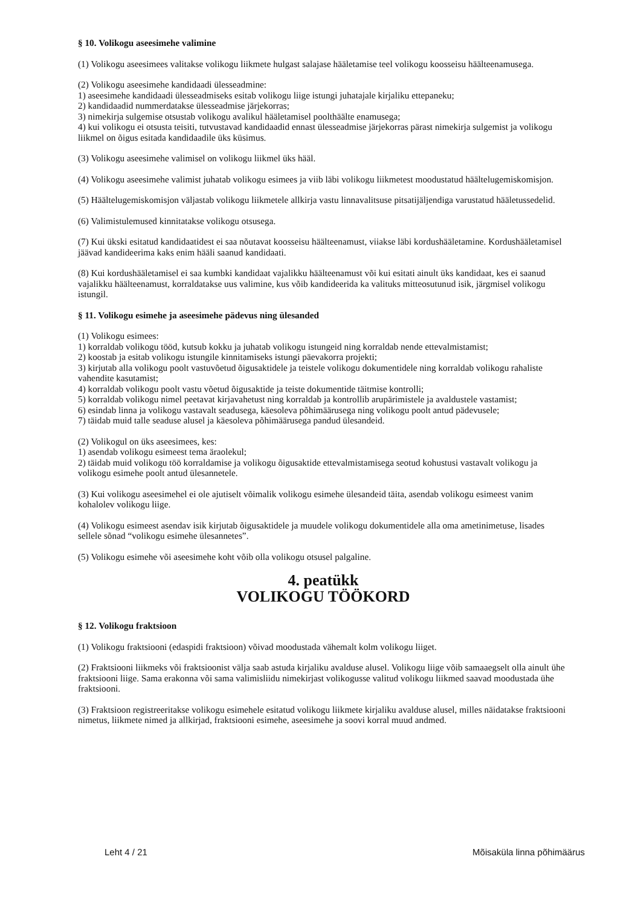§ 10. Volikogu aseesimehe valimine
(1) Volikogu aseesimees valitakse volikogu liikmete hulgast salajase hääletamise teel volikogu koosseisu häälteenamusega.
(2) Volikogu aseesimehe kandidaadi ülesseadmine:
1) aseesimehe kandidaadi ülesseadmiseks esitab volikogu liige istungi juhatajale kirjaliku ettepaneku;
2) kandidaadid nummerdatakse ülesseadmise järjekorras;
3) nimekirja sulgemise otsustab volikogu avalikul hääletamisel poolthäälte enamusega;
4) kui volikogu ei otsusta teisiti, tutvustavad kandidaadid ennast ülesseadmise järjekorras pärast nimekirja sulgemist ja volikogu liikmel on õigus esitada kandidaadile üks küsimus.
(3) Volikogu aseesimehe valimisel on volikogu liikmel üks hääl.
(4) Volikogu aseesimehe valimist juhatab volikogu esimees ja viib läbi volikogu liikmetest moodustatud häältelugemiskomisjon.
(5) Häältelugemiskomisjon väljastab volikogu liikmetele allkirja vastu linnavalitsuse pitsatijäljendiga varustatud hääletussedelid.
(6) Valimistulemused kinnitatakse volikogu otsusega.
(7) Kui ükski esitatud kandidaatidest ei saa nõutavat koosseisu häälteenamust, viiakse läbi kordushääletamine. Kordushääletamisel jäävad kandideerima kaks enim hääli saanud kandidaati.
(8) Kui kordushääletamisel ei saa kumbki kandidaat vajalikku häälteenamust või kui esitati ainult üks kandidaat, kes ei saanud vajalikku häälteenamust, korraldatakse uus valimine, kus võib kandideerida ka valituks mitteosutunud isik, järgmisel volikogu istungil.
§ 11. Volikogu esimehe ja aseesimehe pädevus ning ülesanded
(1) Volikogu esimees:
1) korraldab volikogu tööd, kutsub kokku ja juhatab volikogu istungeid ning korraldab nende ettevalmistamist;
2) koostab ja esitab volikogu istungile kinnitamiseks istungi päevakorra projekti;
3) kirjutab alla volikogu poolt vastuvõetud õigusaktidele ja teistele volikogu dokumentidele ning korraldab volikogu rahaliste vahendite kasutamist;
4) korraldab volikogu poolt vastu võetud õigusaktide ja teiste dokumentide täitmise kontrolli;
5) korraldab volikogu nimel peetavat kirjavahetust ning korraldab ja kontrollib arupärimistele ja avaldustele vastamist;
6) esindab linna ja volikogu vastavalt seadusega, käesoleva põhimäärusega ning volikogu poolt antud pädevusele;
7) täidab muid talle seaduse alusel ja käesoleva põhimäärusega pandud ülesandeid.
(2) Volikogul on üks aseesimees, kes:
1) asendab volikogu esimeest tema äraolekul;
2) täidab muid volikogu töö korraldamise ja volikogu õigusaktide ettevalmistamisega seotud kohustusi vastavalt volikogu ja volikogu esimehe poolt antud ülesannetele.
(3) Kui volikogu aseesimehel ei ole ajutiselt võimalik volikogu esimehe ülesandeid täita, asendab volikogu esimeest vanim kohalolev volikogu liige.
(4) Volikogu esimeest asendav isik kirjutab õigusaktidele ja muudele volikogu dokumentidele alla oma ametinimetuse, lisades sellele sõnad “volikogu esimehe ülesannetes”.
(5) Volikogu esimehe või aseesimehe koht võib olla volikogu otsusel palgaline.
4. peatükk
VOLIKOGU TÖÖKORD
§ 12. Volikogu fraktsioon
(1) Volikogu fraktsiooni (edaspidi fraktsioon) võivad moodustada vähemalt kolm volikogu liiget.
(2) Fraktsiooni liikmeks või fraktsioonist välja saab astuda kirjaliku avalduse alusel. Volikogu liige võib samaaegselt olla ainult ühe fraktsiooni liige. Sama erakonna või sama valimisliidu nimekirjast volikogusse valitud volikogu liikmed saavad moodustada ühe fraktsiooni.
(3) Fraktsioon registreeritakse volikogu esimehele esitatud volikogu liikmete kirjaliku avalduse alusel, milles näidatakse fraktsiooni nimetus, liikmete nimed ja allkirjad, fraktsiooni esimehe, aseesimehe ja soovi korral muud andmed.
Leht 4 / 21 Mõisaküla linna põhimäärus